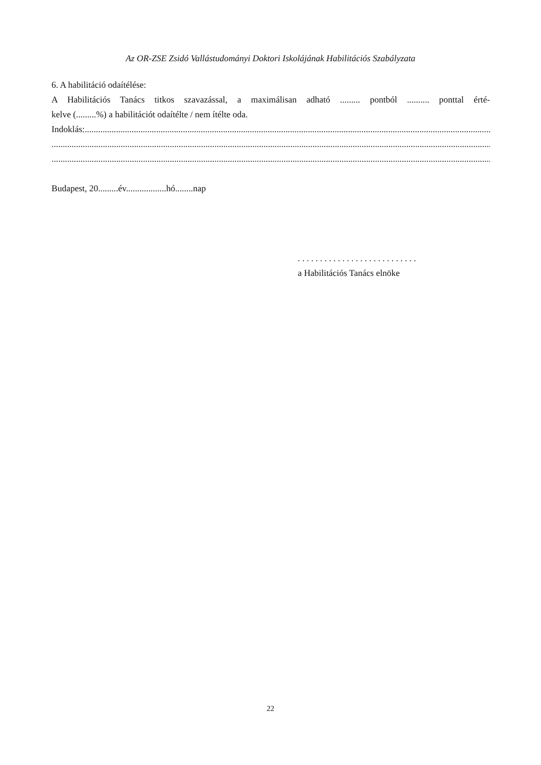Az OR-ZSE Zsidó Vallástudományi Doktori Iskolájának Habilitációs Szabályzata
6. A habilitáció odaítélése:
A Habilitációs Tanács titkos szavazással, a maximálisan adható ......... pontból .......... ponttal érté-
kelve (.........%) a habilitációt odaítélte / nem ítélte oda.
Indoklás:...........................................................................................................................................................................................
.....................................................................................................................................................................................................
.....................................................................................................................................................................................................
Budapest, 20.........év..................hó........nap
. . . . . . . . . . . . . . . . . . . . . . . . . . .
a Habilitációs Tanács elnöke
22